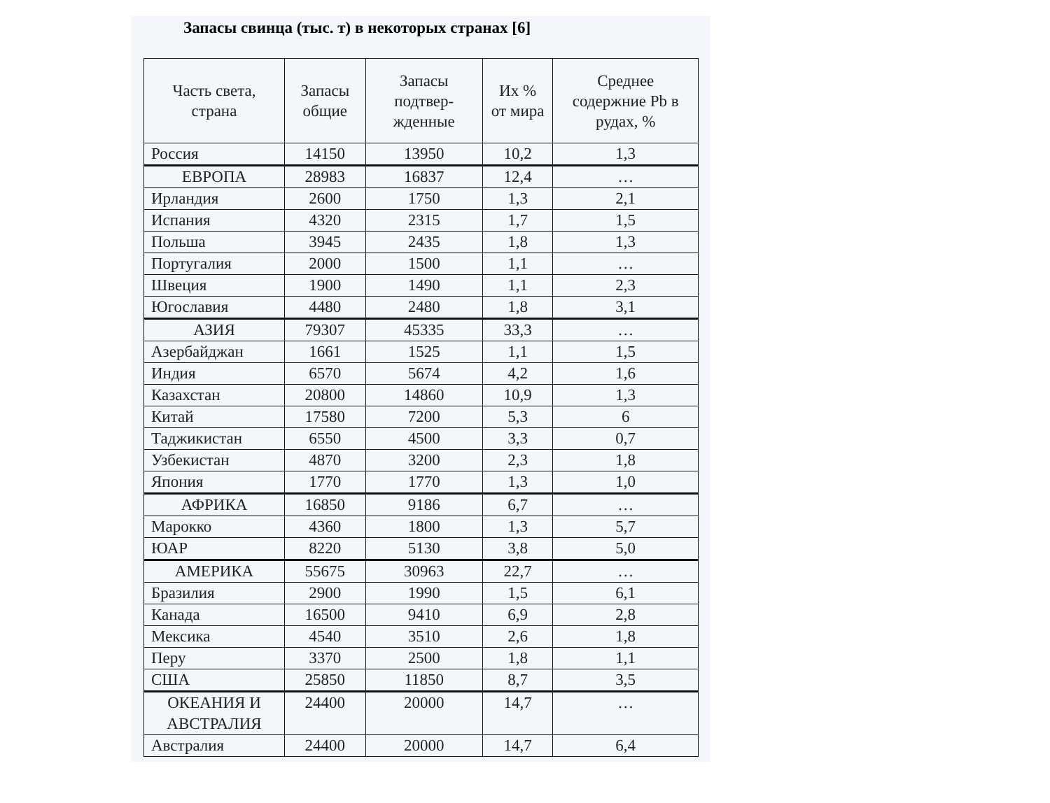Запасы свинца (тыс. т) в некоторых странах [6]
| Часть света, страна | Запасы общие | Запасы подтвер-жденные | Их % от мира | Среднее содержние Pb в рудах, % |
| --- | --- | --- | --- | --- |
| Россия | 14150 | 13950 | 10,2 | 1,3 |
| ЕВРОПА | 28983 | 16837 | 12,4 | … |
| Ирландия | 2600 | 1750 | 1,3 | 2,1 |
| Испания | 4320 | 2315 | 1,7 | 1,5 |
| Польша | 3945 | 2435 | 1,8 | 1,3 |
| Португалия | 2000 | 1500 | 1,1 | … |
| Швеция | 1900 | 1490 | 1,1 | 2,3 |
| Югославия | 4480 | 2480 | 1,8 | 3,1 |
| АЗИЯ | 79307 | 45335 | 33,3 | … |
| Азербайджан | 1661 | 1525 | 1,1 | 1,5 |
| Индия | 6570 | 5674 | 4,2 | 1,6 |
| Казахстан | 20800 | 14860 | 10,9 | 1,3 |
| Китай | 17580 | 7200 | 5,3 | 6 |
| Таджикистан | 6550 | 4500 | 3,3 | 0,7 |
| Узбекистан | 4870 | 3200 | 2,3 | 1,8 |
| Япония | 1770 | 1770 | 1,3 | 1,0 |
| АФРИКА | 16850 | 9186 | 6,7 | … |
| Марокко | 4360 | 1800 | 1,3 | 5,7 |
| ЮАР | 8220 | 5130 | 3,8 | 5,0 |
| АМЕРИКА | 55675 | 30963 | 22,7 | … |
| Бразилия | 2900 | 1990 | 1,5 | 6,1 |
| Канада | 16500 | 9410 | 6,9 | 2,8 |
| Мексика | 4540 | 3510 | 2,6 | 1,8 |
| Перу | 3370 | 2500 | 1,8 | 1,1 |
| США | 25850 | 11850 | 8,7 | 3,5 |
| ОКЕАНИЯ И АВСТРАЛИЯ | 24400 | 20000 | 14,7 | … |
| Австралия | 24400 | 20000 | 14,7 | 6,4 |